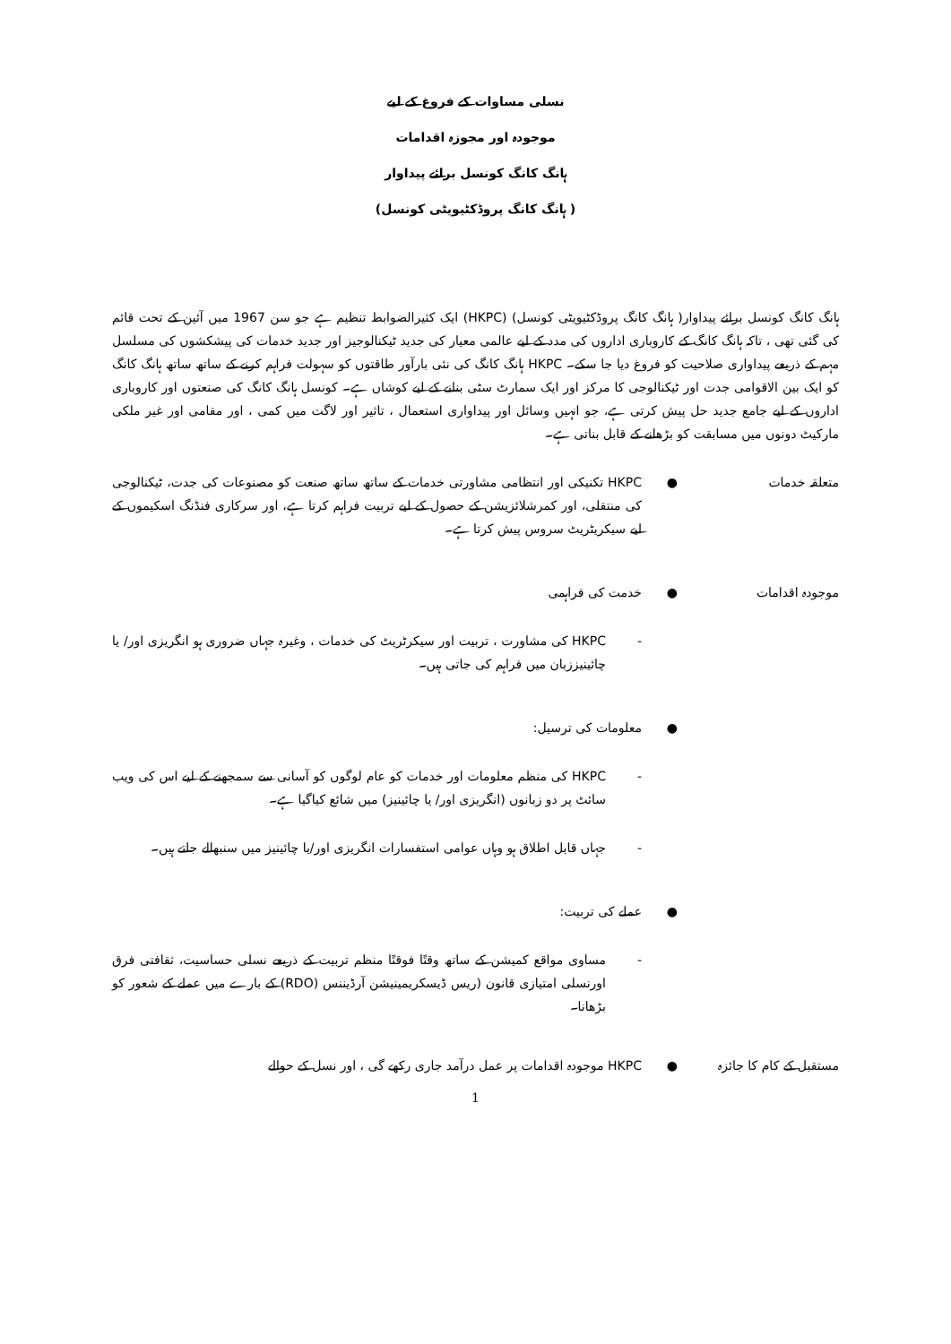نسلی مساوات کے فروغ کے لیے
موجودہ اور مجوزہ اقدامات
ہانگ کانگ کونسل برائے پیداوار
( ہانگ کانگ پروڈکٹیویٹی کونسل)
ہانگ کانگ کونسل برائے پیداوار( ہانگ کانگ پروڈکٹیویٹی کونسل) (HKPC) ایک کثیرالضوابط تنظیم ہے جو سن 1967 میں آئین کے تحت قائم کی گئی تھی ، تاکہ ہانگ کانگ کے کاروباری اداروں کی مدد کے لیے عالمی معیار کی جدید ٹیکنالوجیز اور جدید خدمات کی پیشکشوں کی مسلسل مہم کے ذریعے پیداواری صلاحیت کو فروغ دیا جا سکے۔ HKPC ہانگ کانگ کی نئی بارآور طاقتوں کو سہولت فراہم کرنے کے ساتھ ساتھ ہانگ کانگ کو ایک بین الاقوامی جدت اور ٹیکنالوجی کا مرکز اور ایک سمارٹ سٹی بنانے کے لیے کوشاں ہے۔ کونسل ہانگ کانگ کی صنعتوں اور کاروباری اداروں کے لیے جامع جدید حل پیش کرتی ہے، جو انہیں وسائل اور پیداواری استعمال ، تاثیر اور لاگت میں کمی ، اور مقامی اور غیر ملکی مارکیٹ دونوں میں مسابقت کو بڑھانے کے قابل بناتی ہے۔
متعلقہ خدمات ● HKPC تکنیکی اور انتظامی مشاورتی خدمات کے ساتھ ساتھ صنعت کو مصنوعات کی جدت، ٹیکنالوجی کی منتقلی، اور کمرشلائزیشن کے حصول کے لیے تربیت فراہم کرتا ہے، اور سرکاری فنڈنگ اسکیموں کے لیے سیکریٹریٹ سروس پیش کرتا ہے۔
موجودہ اقدامات ● خدمت کی فراہمی
- HKPC کی مشاورت ، تربیت اور سیکرٹریٹ کی خدمات ، وغیرہ جہاں ضروری ہو انگریزی اور/ یا چائینیززبان میں فراہم کی جاتی ہیں۔
● معلومات کی ترسیل:
- HKPC کی منظم معلومات اور خدمات کو عام لوگوں کو آسانی سے سمجھنے کے لیے اس کی ویب سائٹ پر دو زبانوں (انگریزی اور/ یا چائینیز) میں شائع کیاگیا ہے۔
- جہاں قابل اطلاق ہو وہاں عوامی استفسارات انگریزی اور/یا چائینیز میں سنبھالے جاتے ہیں۔
● عملے کی تربیت:
- مساوی مواقع کمیشن کے ساتھ وقتًا فوقتًا منظم تربیت کے ذریعے نسلی حساسیت، ثقافتی فرق اورنسلی امتیازی قانون (ریس ڈیسکریمینیشن آرڈیننس (RDO) کے بارے میں عملے کے شعور کو بڑھانا۔
مستقبل کے کام کا جائزہ
● HKPC موجودہ اقدامات پر عمل درآمد جاری رکھے گی ، اور نسل کے حوالے
1